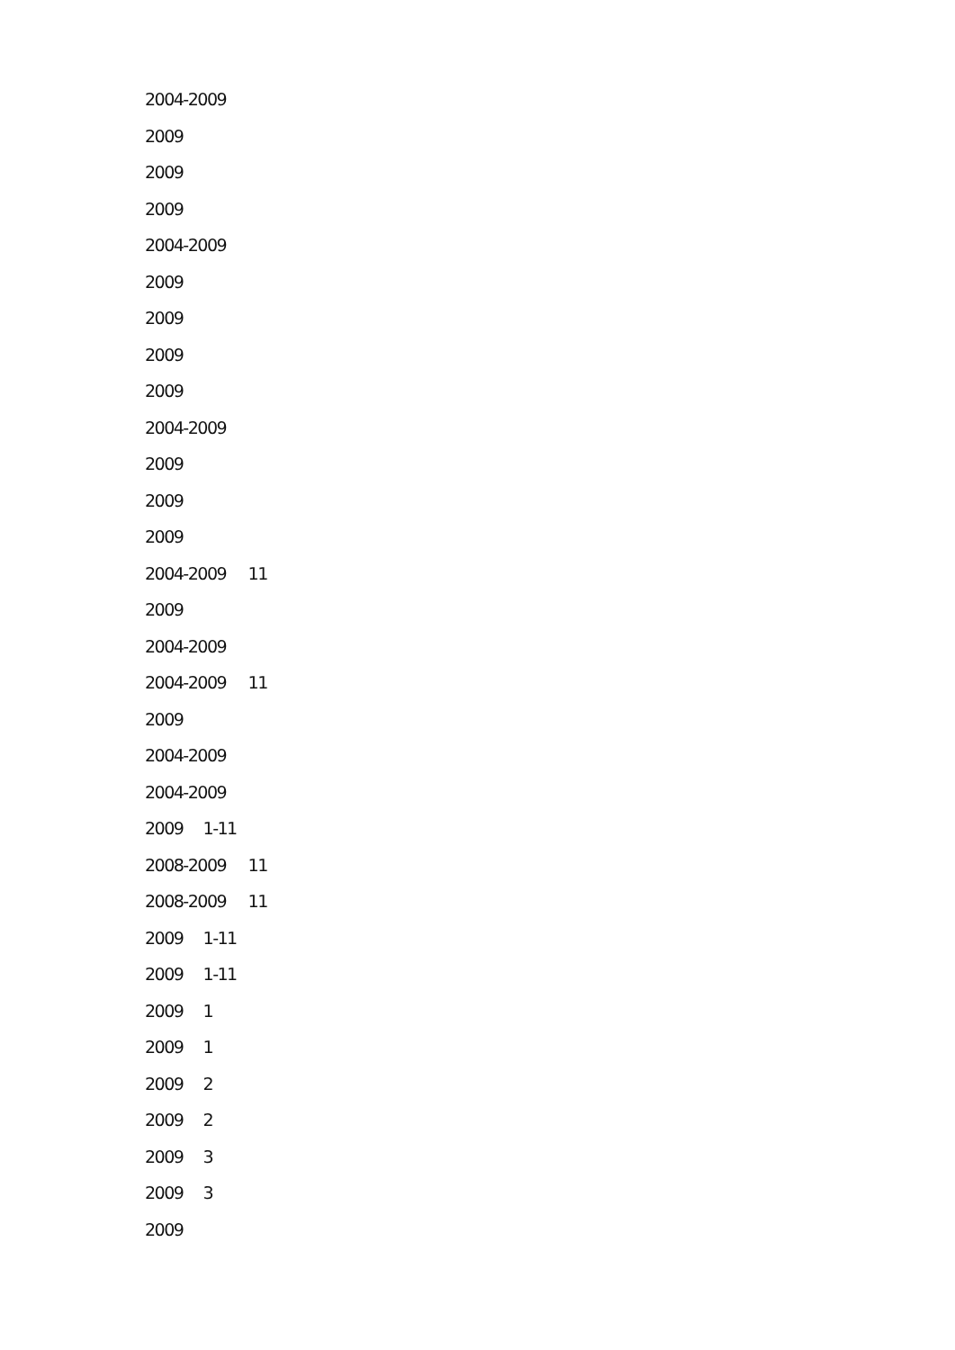2004-2009
2009
2009
2009
2004-2009
2009
2009
2009
2009
2004-2009
2009
2009
2009
2004-2009 11
2009
2004-2009
2004-2009 11
2009
2004-2009
2004-2009
2009 1-11
2008-2009 11
2008-2009 11
2009 1-11
2009 1-11
2009 1
2009 1
2009 2
2009 2
2009 3
2009 3
2009